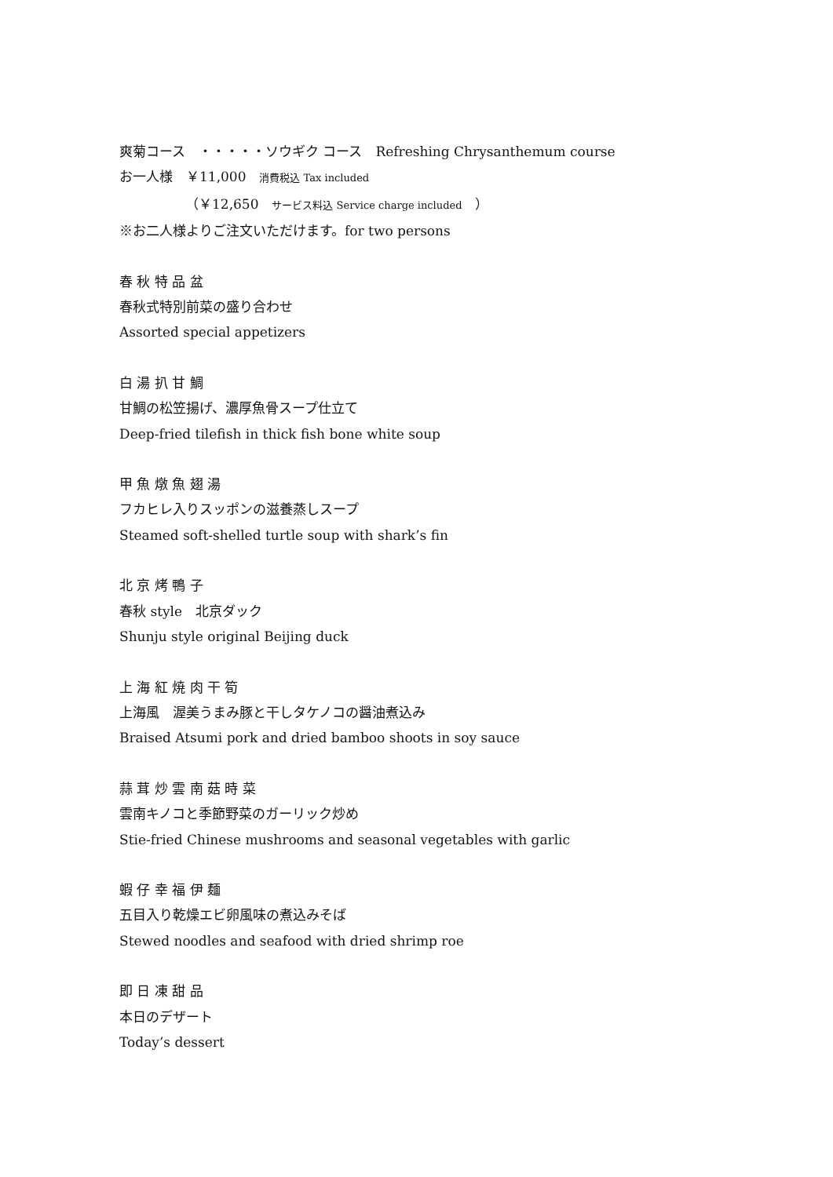爽菊コース　・・・・・ソウギク コース　Refreshing Chrysanthemum course
お一人様　￥11,000　消費税込 Tax included
（￥12,650　サービス料込 Service charge included　）
※お二人様よりご注文いただけます。for two persons
春 秋 特 品 盆
春秋式特別前菜の盛り合わせ
Assorted special appetizers
白 湯 扒 甘 鯛
甘鯛の松笠揚げ、濃厚魚骨スープ仕立て
Deep-fried tilefish in thick fish bone white soup
甲 魚 燉 魚 翅 湯
フカヒレ入りスッポンの滋養蒸しスープ
Steamed soft-shelled turtle soup with shark’s fin
北 京 烤 鴨 子
春秋 style　北京ダック
Shunju style original Beijing duck
上 海 紅 焼 肉 干 筍
上海風　渥美うまみ豚と干しタケノコの醤油煮込み
Braised Atsumi pork and dried bamboo shoots in soy sauce
蒜 茸 炒 雲 南 菇 時 菜
雲南キノコと季節野菜のガーリック炒め
Stie-fried Chinese mushrooms and seasonal vegetables with garlic
蝦 仔 幸 福 伊 麺
五目入り乾燥エビ卵風味の煮込みそば
Stewed noodles and seafood with dried shrimp roe
即 日 凍 甜 品
本日のデザート
Today’s dessert